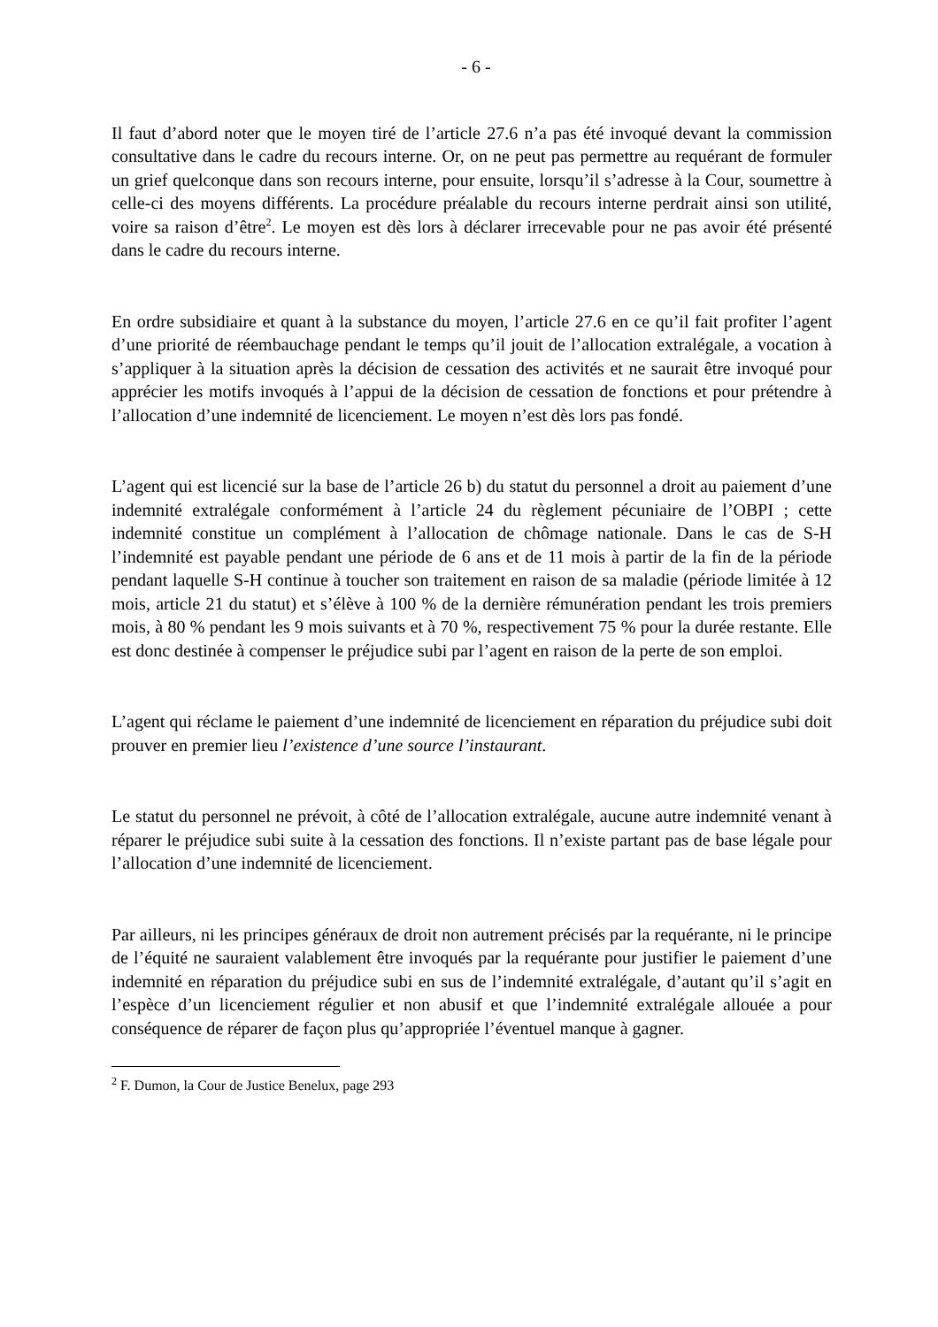- 6 -
Il faut d’abord noter que le moyen tiré de l’article 27.6 n’a pas été invoqué devant la commission consultative dans le cadre du recours interne. Or, on ne peut pas permettre au requérant de formuler un grief quelconque dans son recours interne, pour ensuite, lorsqu’il s’adresse à la Cour, soumettre à celle-ci des moyens différents. La procédure préalable du recours interne perdrait ainsi son utilité, voire sa raison d’être<sup>2</sup>. Le moyen est dès lors à déclarer irrecevable pour ne pas avoir été présenté dans le cadre du recours interne.
En ordre subsidiaire et quant à la substance du moyen, l’article 27.6 en ce qu’il fait profiter l’agent d’une priorité de réembauchage pendant le temps qu’il jouit de l’allocation extralégale, a vocation à s’appliquer à la situation après la décision de cessation des activités et ne saurait être invoqué pour apprécier les motifs invoqués à l’appui de la décision de cessation de fonctions et pour prétendre à l’allocation d’une indemnité de licenciement. Le moyen n’est dès lors pas fondé.
L’agent qui est licencié sur la base de l’article 26 b) du statut du personnel a droit au paiement d’une indemnité extralégale conformément à l’article 24 du règlement pécuniaire de l’OBPI ; cette indemnité constitue un complément à l’allocation de chômage nationale. Dans le cas de S-H l’indemnité est payable pendant une période de 6 ans et de 11 mois à partir de la fin de la période pendant laquelle S-H continue à toucher son traitement en raison de sa maladie (période limitée à 12 mois, article 21 du statut) et s’élève à 100 % de la dernière rémunération pendant les trois premiers mois, à 80 % pendant les 9 mois suivants et à 70 %, respectivement 75 % pour la durée restante. Elle est donc destinée à compenser le préjudice subi par l’agent en raison de la perte de son emploi.
L’agent qui réclame le paiement d’une indemnité de licenciement en réparation du préjudice subi doit prouver en premier lieu l’existence d’une source l’instaurant.
Le statut du personnel ne prévoit, à côté de l’allocation extralégale, aucune autre indemnité venant à réparer le préjudice subi suite à la cessation des fonctions. Il n’existe partant pas de base légale pour l’allocation d’une indemnité de licenciement.
Par ailleurs, ni les principes généraux de droit non autrement précisés par la requérante, ni le principe de l’équité ne sauraient valablement être invoqués par la requérante pour justifier le paiement d’une indemnité en réparation du préjudice subi en sus de l’indemnité extralégale, d’autant qu’il s’agit en l’espèce d’un licenciement régulier et non abusif et que l’indemnité extralégale allouée a pour conséquence de réparer de façon plus qu’appropriée l’éventuel manque à gagner.
<sup>2</sup> F. Dumon, la Cour de Justice Benelux, page 293